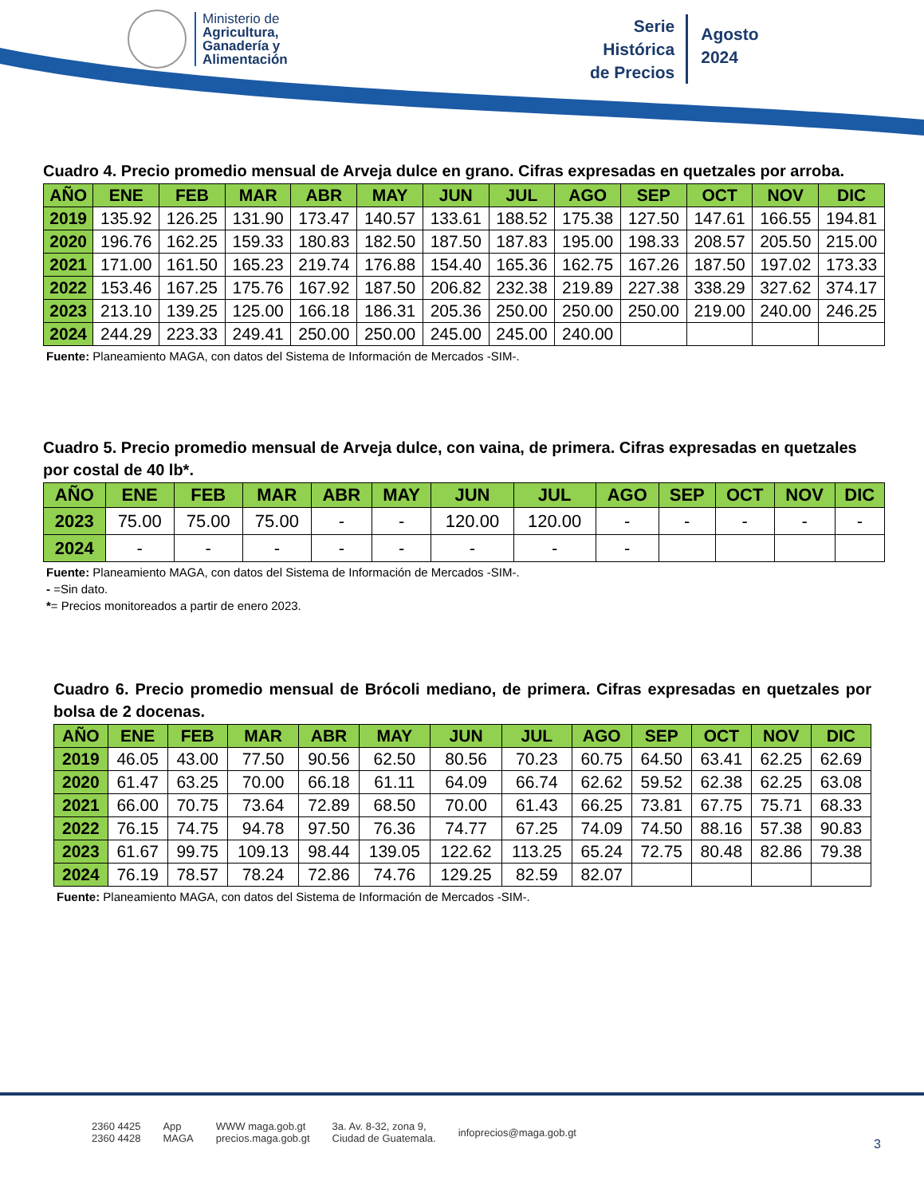Ministerio de
Agricultura,
Ganadería y
Alimentación
Serie
Histórica
de Precios
Agosto
2024
Cuadro 4. Precio promedio mensual de Arveja dulce en grano. Cifras expresadas en quetzales por arroba.
| AÑO | ENE | FEB | MAR | ABR | MAY | JUN | JUL | AGO | SEP | OCT | NOV | DIC |
| --- | --- | --- | --- | --- | --- | --- | --- | --- | --- | --- | --- | --- |
| 2019 | 135.92 | 126.25 | 131.90 | 173.47 | 140.57 | 133.61 | 188.52 | 175.38 | 127.50 | 147.61 | 166.55 | 194.81 |
| 2020 | 196.76 | 162.25 | 159.33 | 180.83 | 182.50 | 187.50 | 187.83 | 195.00 | 198.33 | 208.57 | 205.50 | 215.00 |
| 2021 | 171.00 | 161.50 | 165.23 | 219.74 | 176.88 | 154.40 | 165.36 | 162.75 | 167.26 | 187.50 | 197.02 | 173.33 |
| 2022 | 153.46 | 167.25 | 175.76 | 167.92 | 187.50 | 206.82 | 232.38 | 219.89 | 227.38 | 338.29 | 327.62 | 374.17 |
| 2023 | 213.10 | 139.25 | 125.00 | 166.18 | 186.31 | 205.36 | 250.00 | 250.00 | 250.00 | 219.00 | 240.00 | 246.25 |
| 2024 | 244.29 | 223.33 | 249.41 | 250.00 | 250.00 | 245.00 | 245.00 | 240.00 | | | | |
Fuente: Planeamiento MAGA, con datos del Sistema de Información de Mercados -SIM-.
Cuadro 5. Precio promedio mensual de Arveja dulce, con vaina, de primera. Cifras expresadas en quetzales por costal de 40 lb*.
| AÑO | ENE | FEB | MAR | ABR | MAY | JUN | JUL | AGO | SEP | OCT | NOV | DIC |
| --- | --- | --- | --- | --- | --- | --- | --- | --- | --- | --- | --- | --- |
| 2023 | 75.00 | 75.00 | 75.00 | - | - | 120.00 | 120.00 | - | - | - | - | - |
| 2024 | - | - | - | - | - | - | - | - | | | | |
Fuente: Planeamiento MAGA, con datos del Sistema de Información de Mercados -SIM-.
- =Sin dato.
*= Precios monitoreados a partir de enero 2023.
Cuadro 6. Precio promedio mensual de Brócoli mediano, de primera. Cifras expresadas en quetzales por bolsa de 2 docenas.
| AÑO | ENE | FEB | MAR | ABR | MAY | JUN | JUL | AGO | SEP | OCT | NOV | DIC |
| --- | --- | --- | --- | --- | --- | --- | --- | --- | --- | --- | --- | --- |
| 2019 | 46.05 | 43.00 | 77.50 | 90.56 | 62.50 | 80.56 | 70.23 | 60.75 | 64.50 | 63.41 | 62.25 | 62.69 |
| 2020 | 61.47 | 63.25 | 70.00 | 66.18 | 61.11 | 64.09 | 66.74 | 62.62 | 59.52 | 62.38 | 62.25 | 63.08 |
| 2021 | 66.00 | 70.75 | 73.64 | 72.89 | 68.50 | 70.00 | 61.43 | 66.25 | 73.81 | 67.75 | 75.71 | 68.33 |
| 2022 | 76.15 | 74.75 | 94.78 | 97.50 | 76.36 | 74.77 | 67.25 | 74.09 | 74.50 | 88.16 | 57.38 | 90.83 |
| 2023 | 61.67 | 99.75 | 109.13 | 98.44 | 139.05 | 122.62 | 113.25 | 65.24 | 72.75 | 80.48 | 82.86 | 79.38 |
| 2024 | 76.19 | 78.57 | 78.24 | 72.86 | 74.76 | 129.25 | 82.59 | 82.07 | | | | |
Fuente: Planeamiento MAGA, con datos del Sistema de Información de Mercados -SIM-.
2360 4425
2360 4428 App
MAGA WWW maga.gob.gt
precios.maga.gob.gt 3a. Av. 8-32, zona 9,
Ciudad de Guatemala. infoprecios@maga.gob.gt
3